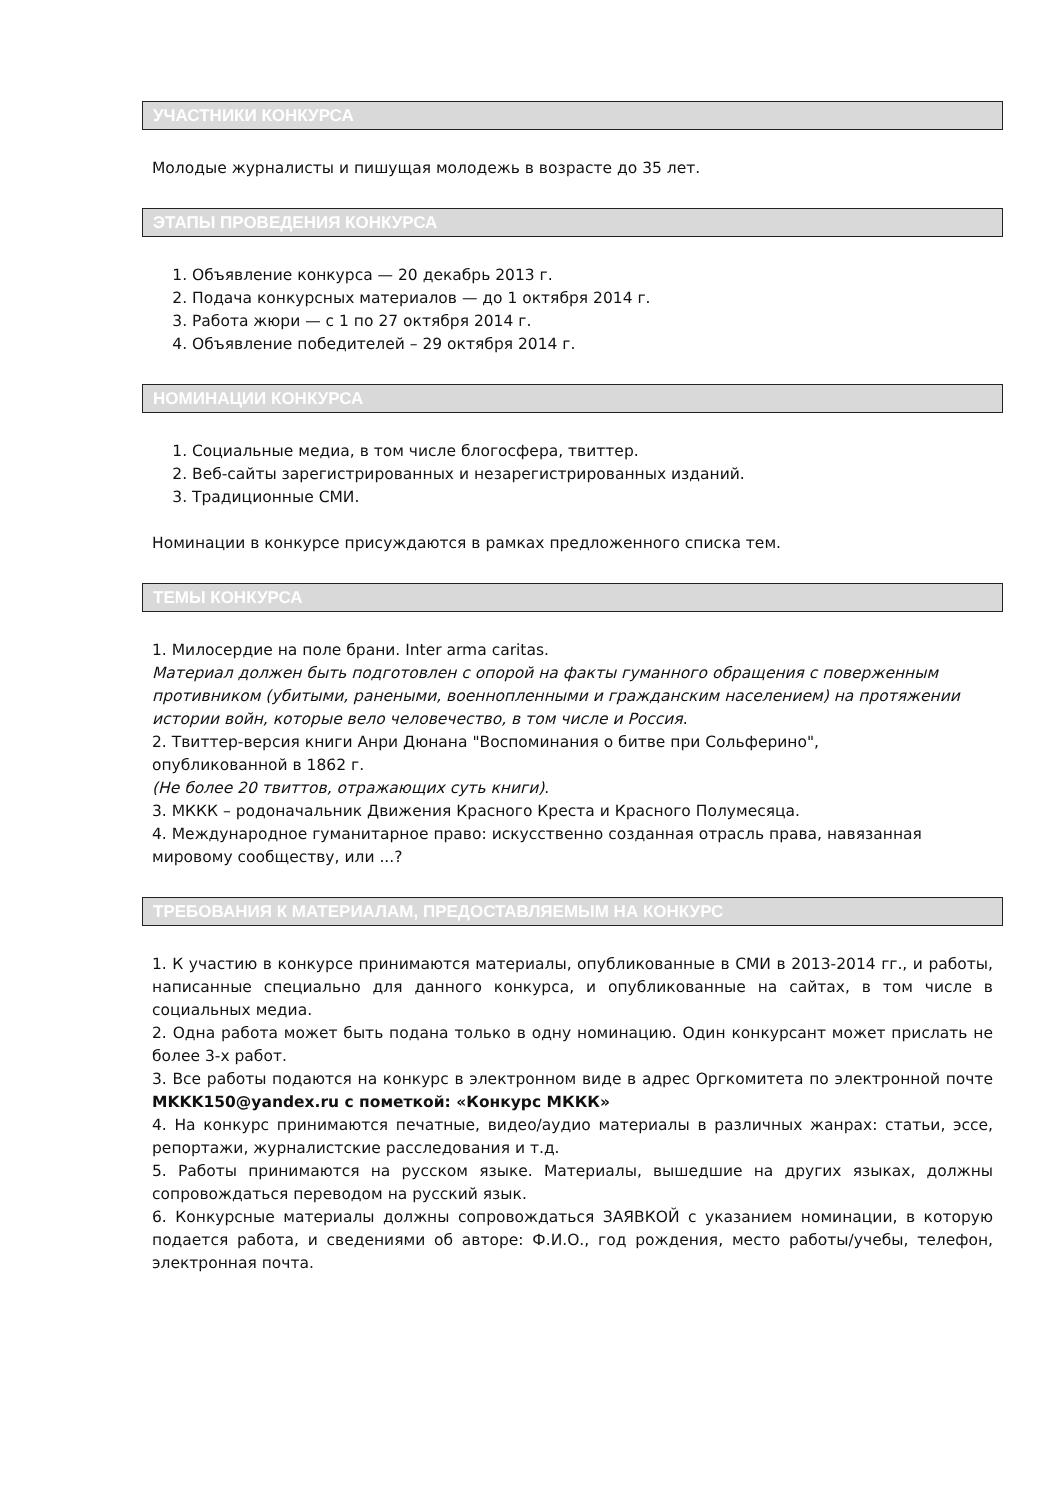УЧАСТНИКИ КОНКУРСА
Молодые журналисты и пишущая молодежь в возрасте до 35 лет.
ЭТАПЫ ПРОВЕДЕНИЯ КОНКУРСА
1. Объявление конкурса — 20 декабрь 2013 г.
2. Подача конкурсных материалов — до 1 октября 2014 г.
3. Работа жюри — с 1 по 27 октября 2014 г.
4. Объявление победителей – 29 октября 2014 г.
НОМИНАЦИИ КОНКУРСА
1. Социальные медиа, в том числе блогосфера, твиттер.
2. Веб-сайты зарегистрированных и незарегистрированных изданий.
3. Традиционные СМИ.
Номинации в конкурсе присуждаются в рамках предложенного списка тем.
ТЕМЫ КОНКУРСА
1. Милосердие на поле брани. Inter arma caritas.
Материал должен быть подготовлен с опорой на факты гуманного обращения с поверженным противником (убитыми, ранеными, военнопленными и гражданским населением) на протяжении истории войн, которые вело человечество, в том числе и Россия.
2. Твиттер-версия книги Анри Дюнана "Воспоминания о битве при Сольферино",
опубликованной в 1862 г.
(Не более 20 твиттов, отражающих суть книги).
3. МККК – родоначальник Движения Красного Креста и Красного Полумесяца.
4. Международное гуманитарное право: искусственно созданная отрасль права, навязанная мировому сообществу, или ...?
ТРЕБОВАНИЯ К МАТЕРИАЛАМ, ПРЕДОСТАВЛЯЕМЫМ НА КОНКУРС
1. К участию в конкурсе принимаются материалы, опубликованные в СМИ в 2013-2014 гг., и работы, написанные специально для данного конкурса, и опубликованные на сайтах, в том числе в социальных медиа.
2. Одна работа может быть подана только в одну номинацию. Один конкурсант может прислать не более 3-х работ.
3. Все работы подаются на конкурс в электронном виде в адрес Оргкомитета по электронной почте MKKK150@yandex.ru с пометкой: «Конкурс МККК»
4. На конкурс принимаются печатные, видео/аудио материалы в различных жанрах: статьи, эссе, репортажи, журналистские расследования и т.д.
5. Работы принимаются на русском языке. Материалы, вышедшие на других языках, должны сопровождаться переводом на русский язык.
6. Конкурсные материалы должны сопровождаться ЗАЯВКОЙ с указанием номинации, в которую подается работа, и сведениями об авторе: Ф.И.О., год рождения, место работы/учебы, телефон, электронная почта.